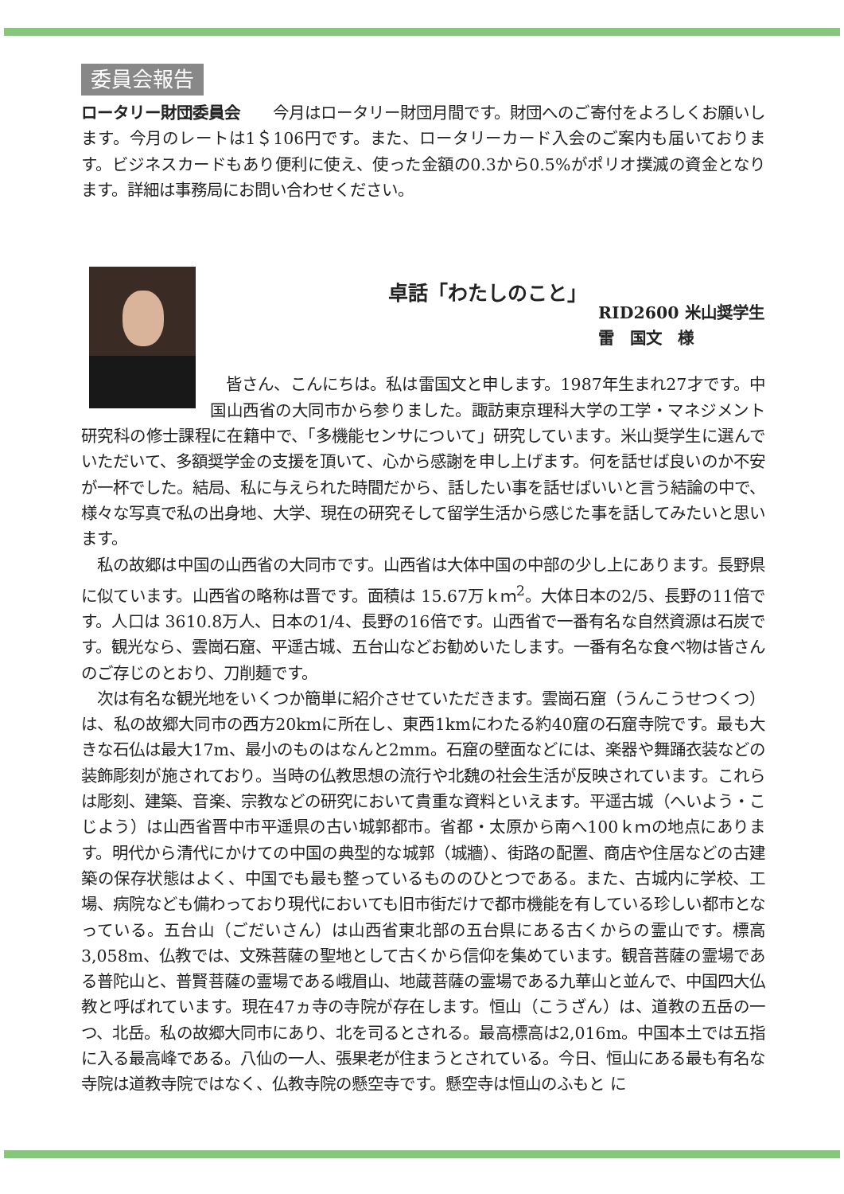委員会報告
ロータリー財団委員会　　今月はロータリー財団月間です。財団へのご寄付をよろしくお願いします。今月のレートは1＄106円です。また、ロータリーカード入会のご案内も届いております。ビジネスカードもあり便利に使え、使った金額の0.3から0.5%がポリオ撲滅の資金となります。詳細は事務局にお問い合わせください。
卓話「わたしのこと」
RID2600 米山奨学生
雷　国文　様
　皆さん、こんにちは。私は雷国文と申します。1987年生まれ27才です。中国山西省の大同市から参りました。諏訪東京理科大学の工学・マネジメント研究科の修士課程に在籍中で、「多機能センサについて」研究しています。米山奨学生に選んでいただいて、多額奨学金の支援を頂いて、心から感謝を申し上げます。何を話せば良いのか不安が一杯でした。結局、私に与えられた時間だから、話したい事を話せばいいと言う結論の中で、様々な写真で私の出身地、大学、現在の研究そして留学生活から感じた事を話してみたいと思います。
　私の故郷は中国の山西省の大同市です。山西省は大体中国の中部の少し上にあります。長野県に似ています。山西省の略称は晋です。面積は 15.67万ｋｍ<sup>2</sup>。大体日本の2/5、長野の11倍です。人口は 3610.8万人、日本の1/4、長野の16倍です。山西省で一番有名な自然資源は石炭です。観光なら、雲崗石窟、平遥古城、五台山などお勧めいたします。一番有名な食べ物は皆さんのご存じのとおり、刀削麺です。
　次は有名な観光地をいくつか簡単に紹介させていただきます。雲崗石窟（うんこうせつくつ）は、私の故郷大同市の西方20kmに所在し、東西1kmにわたる約40窟の石窟寺院です。最も大きな石仏は最大17m、最小のものはなんと2mm。石窟の壁面などには、楽器や舞踊衣装などの装飾彫刻が施されており。当時の仏教思想の流行や北魏の社会生活が反映されています。これらは彫刻、建築、音楽、宗教などの研究において貴重な資料といえます。平遥古城（へいよう・こじよう）は山西省晋中市平遥県の古い城郭都市。省都・太原から南へ100ｋｍの地点にあります。明代から清代にかけての中国の典型的な城郭（城牆）、街路の配置、商店や住居などの古建築の保存状態はよく、中国でも最も整っているもののひとつである。また、古城内に学校、工場、病院なども備わっており現代においても旧市街だけで都市機能を有している珍しい都市となっている。五台山（ごだいさん）は山西省東北部の五台県にある古くからの霊山です。標高3,058m、仏教では、文殊菩薩の聖地として古くから信仰を集めています。観音菩薩の霊場である普陀山と、普賢菩薩の霊場である峨眉山、地蔵菩薩の霊場である九華山と並んで、中国四大仏教と呼ばれています。現在47ヵ寺の寺院が存在します。恒山（こうざん）は、道教の五岳の一つ、北岳。私の故郷大同市にあり、北を司るとされる。最高標高は2,016m。中国本土では五指に入る最高峰である。八仙の一人、張果老が住まうとされている。今日、恒山にある最も有名な寺院は道教寺院ではなく、仏教寺院の懸空寺です。懸空寺は恒山のふもと に